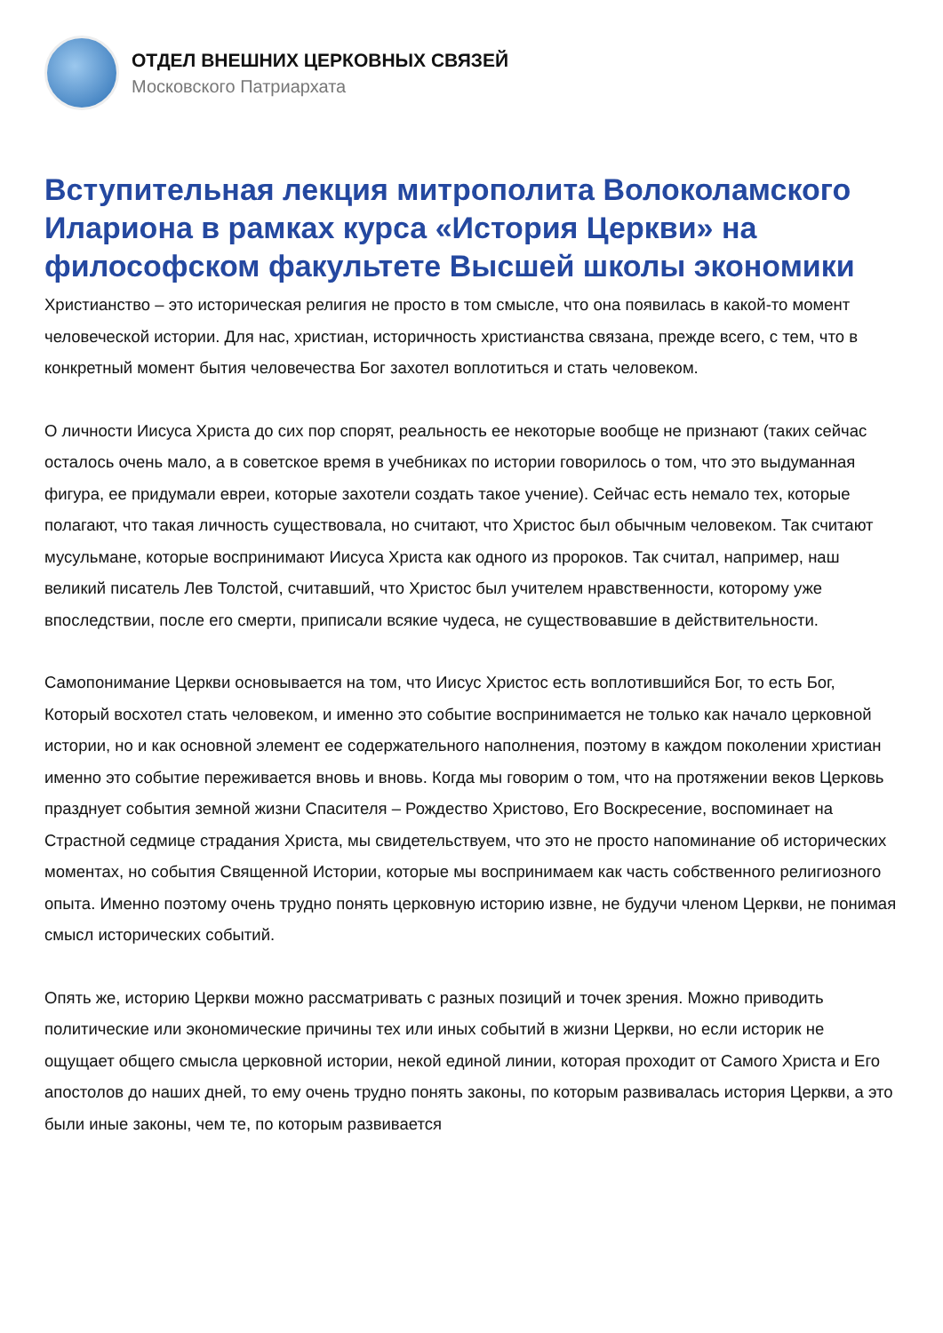ОТДЕЛ ВНЕШНИХ ЦЕРКОВНЫХ СВЯЗЕЙ
Московского Патриархата
Вступительная лекция митрополита Волоколамского Илариона в рамках курса «История Церкви» на философском факультете Высшей школы экономики
Христианство – это историческая религия не просто в том смысле, что она появилась в какой-то момент человеческой истории. Для нас, христиан, историчность христианства связана, прежде всего, с тем, что в конкретный момент бытия человечества Бог захотел воплотиться и стать человеком.
О личности Иисуса Христа до сих пор спорят, реальность ее некоторые вообще не признают (таких сейчас осталось очень мало, а в советское время в учебниках по истории говорилось о том, что это выдуманная фигура, ее придумали евреи, которые захотели создать такое учение). Сейчас есть немало тех, которые полагают, что такая личность существовала, но считают, что Христос был обычным человеком. Так считают мусульмане, которые воспринимают Иисуса Христа как одного из пророков. Так считал, например, наш великий писатель Лев Толстой, считавший, что Христос был учителем нравственности, которому уже впоследствии, после его смерти, приписали всякие чудеса, не существовавшие в действительности.
Самопонимание Церкви основывается на том, что Иисус Христос есть воплотившийся Бог, то есть Бог, Который восхотел стать человеком, и именно это событие воспринимается не только как начало церковной истории, но и как основной элемент ее содержательного наполнения, поэтому в каждом поколении христиан именно это событие переживается вновь и вновь. Когда мы говорим о том, что на протяжении веков Церковь празднует события земной жизни Спасителя – Рождество Христово, Его Воскресение, воспоминает на Страстной седмице страдания Христа, мы свидетельствуем, что это не просто напоминание об исторических моментах, но события Священной Истории, которые мы воспринимаем как часть собственного религиозного опыта. Именно поэтому очень трудно понять церковную историю извне, не будучи членом Церкви, не понимая смысл исторических событий.
Опять же, историю Церкви можно рассматривать с разных позиций и точек зрения. Можно приводить политические или экономические причины тех или иных событий в жизни Церкви, но если историк не ощущает общего смысла церковной истории, некой единой линии, которая проходит от Самого Христа и Его апостолов до наших дней, то ему очень трудно понять законы, по которым развивалась история Церкви, а это были иные законы, чем те, по которым развивается